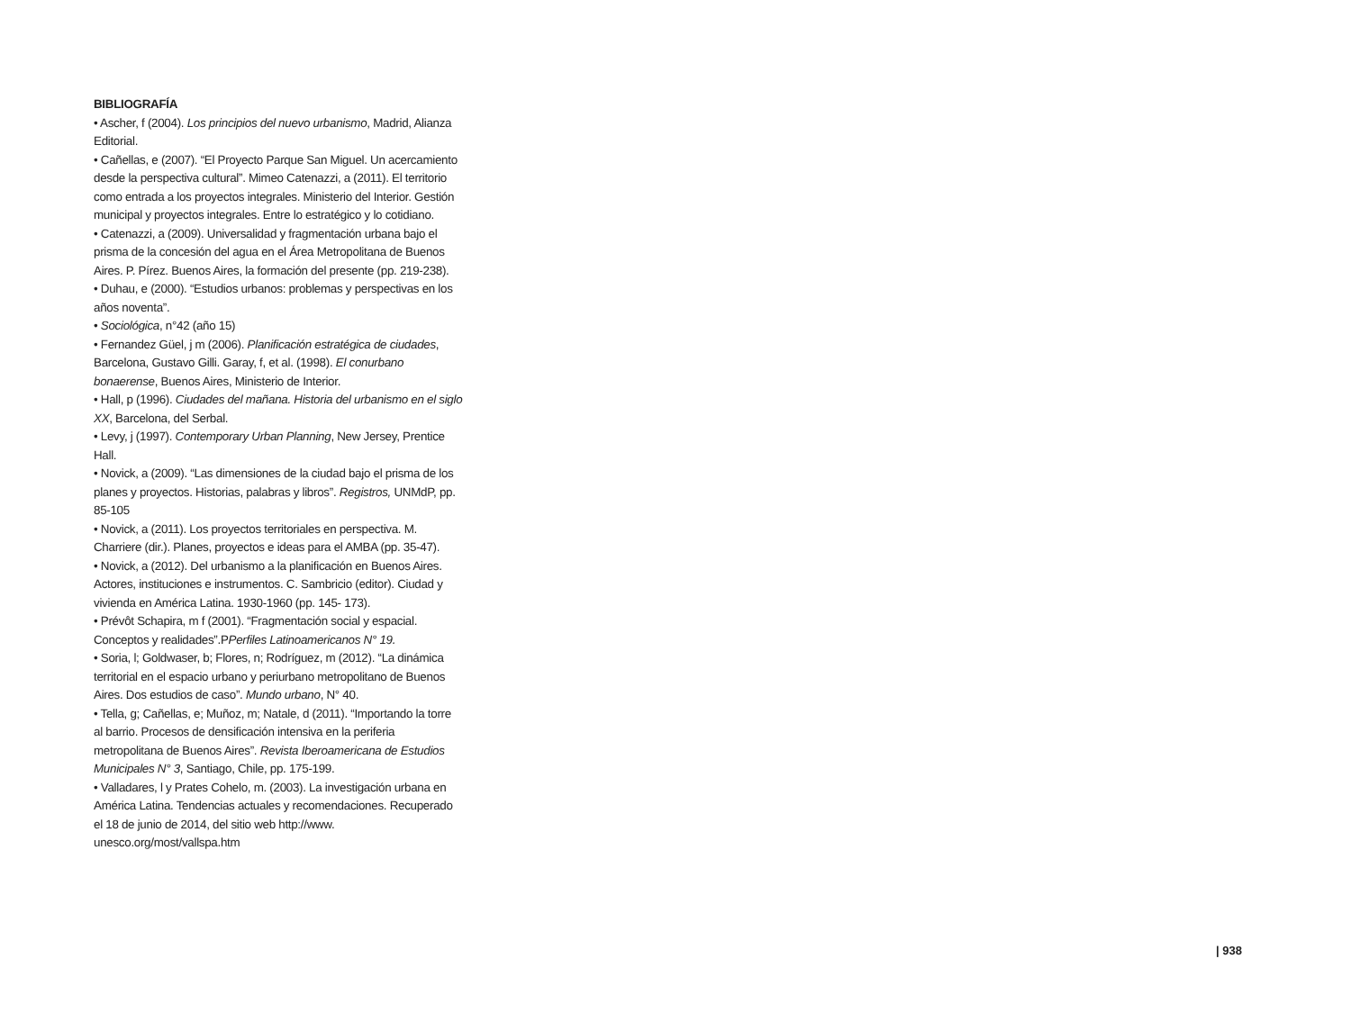BIBLIOGRAFÍA
• Ascher, f (2004). Los principios del nuevo urbanismo, Madrid, Alianza Editorial.
• Cañellas, e (2007). “El Proyecto Parque San Miguel. Un acercamiento desde la perspectiva cultural”. Mimeo Catenazzi, a (2011). El territorio como entrada a los proyectos integrales. Ministerio del Interior. Gestión municipal y proyectos integrales. Entre lo estratégico y lo cotidiano.
• Catenazzi, a (2009). Universalidad y fragmentación urbana bajo el prisma de la concesión del agua en el Área Metropolitana de Buenos Aires. P. Pírez. Buenos Aires, la formación del presente (pp. 219-238).
• Duhau, e (2000). “Estudios urbanos: problemas y perspectivas en los años noventa”.
• Sociológica, n°42 (año 15)
• Fernandez Güel, j m (2006). Planificación estratégica de ciudades, Barcelona, Gustavo Gilli. Garay, f, et al. (1998). El conurbano bonaerense, Buenos Aires, Ministerio de Interior.
• Hall, p (1996). Ciudades del mañana. Historia del urbanismo en el siglo XX, Barcelona, del Serbal.
• Levy, j (1997). Contemporary Urban Planning, New Jersey, Prentice Hall.
• Novick, a (2009). “Las dimensiones de la ciudad bajo el prisma de los planes y proyectos. Historias, palabras y libros”. Registros, UNMdP, pp. 85-105
• Novick, a (2011). Los proyectos territoriales en perspectiva. M. Charriere (dir.). Planes, proyectos e ideas para el AMBA (pp. 35-47).
• Novick, a (2012). Del urbanismo a la planificación en Buenos Aires. Actores, instituciones e instrumentos. C. Sambricio (editor). Ciudad y vivienda en América Latina. 1930-1960 (pp. 145- 173).
• Prévôt Schapira, m f (2001). “Fragmentación social y espacial. Conceptos y realidades”.PPerfiles Latinoamericanos N° 19.
• Soria, l; Goldwaser, b; Flores, n; Rodríguez, m (2012). “La dinámica territorial en el espacio urbano y periurbano metropolitano de Buenos Aires. Dos estudios de caso”. Mundo urbano, N° 40.
• Tella, g; Cañellas, e; Muñoz, m; Natale, d (2011). “Importando la torre al barrio. Procesos de densificación intensiva en la periferia metropolitana de Buenos Aires”. Revista Iberoamericana de Estudios Municipales N° 3, Santiago, Chile, pp. 175-199.
• Valladares, l y Prates Cohelo, m. (2003). La investigación urbana en América Latina. Tendencias actuales y recomendaciones. Recuperado el 18 de junio de 2014, del sitio web http://www. unesco.org/most/vallspa.htm
| 938